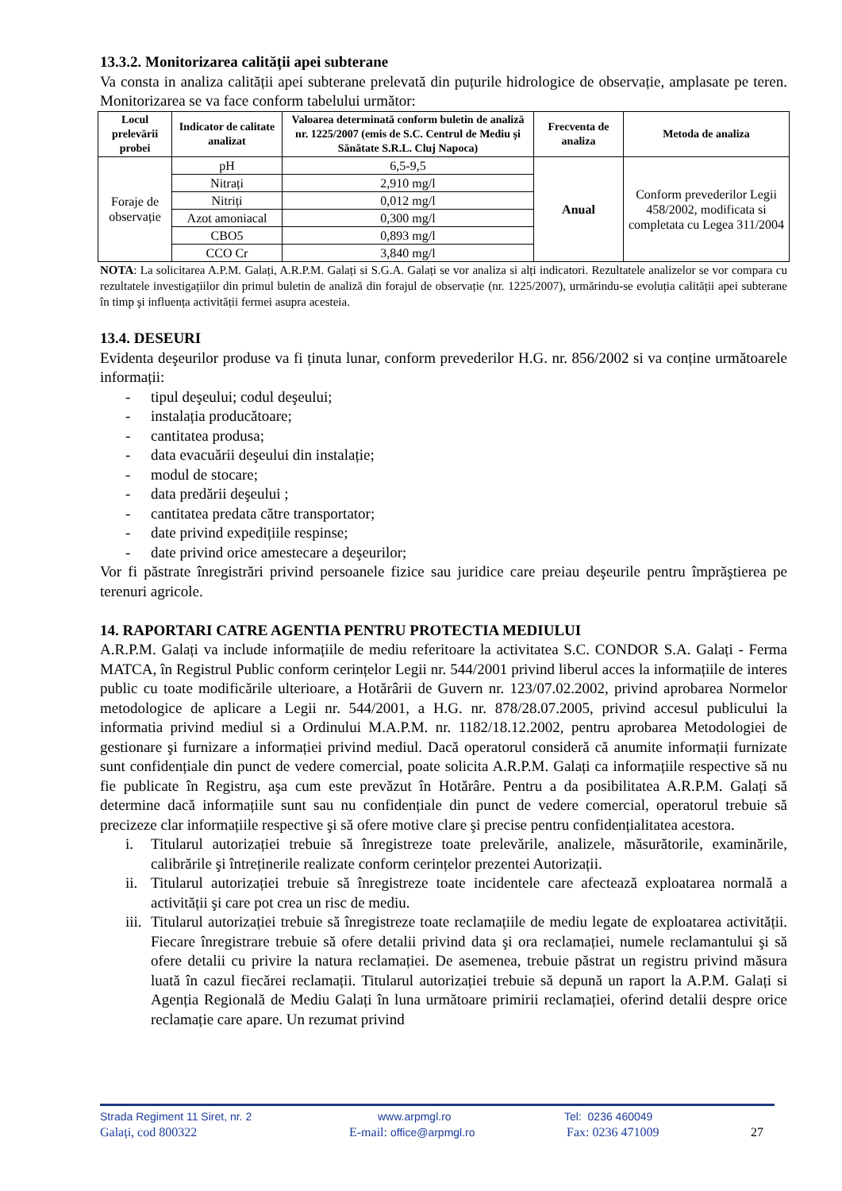13.3.2. Monitorizarea calității apei subterane
Va consta in analiza calității apei subterane prelevată din puțurile hidrologice de observație, amplasate pe teren. Monitorizarea se va face conform tabelului următor:
| Locul prelevării probei | Indicator de calitate analizat | Valoarea determinată conform buletin de analiză nr. 1225/2007 (emis de S.C. Centrul de Mediu şi Sănătate S.R.L. Cluj Napoca) | Frecventa de analiza | Metoda de analiza |
| --- | --- | --- | --- | --- |
| Foraje de observație | pH | 6,5-9,5 | Anual | Conform prevederilor Legii 458/2002, modificata si completata cu Legea 311/2004 |
| | Nitrați | 2,910 mg/l | | |
| | Nitriți | 0,012 mg/l | | |
| | Azot amoniacal | 0,300 mg/l | | |
| | CBO5 | 0,893 mg/l | | |
| | CCO Cr | 3,840 mg/l | | |
NOTA: La solicitarea A.P.M. Galați, A.R.P.M. Galați si S.G.A. Galați se vor analiza si alți indicatori. Rezultatele analizelor se vor compara cu rezultatele investigațiilor din primul buletin de analiză din forajul de observație (nr. 1225/2007), urmărindu-se evoluția calității apei subterane în timp şi influența activității fermei asupra acesteia.
13.4. DESEURI
Evidenta deşeurilor produse va fi ținuta lunar, conform prevederilor H.G. nr. 856/2002 si va conține următoarele informații:
- tipul deşeului; codul deşeului;
- instalația producătoare;
- cantitatea produsa;
- data evacuării deşeului din instalație;
- modul de stocare;
- data predării deşeului ;
- cantitatea predata către transportator;
- date privind expedițiile respinse;
- date privind orice amestecare a deşeurilor;
Vor fi păstrate înregistrări privind persoanele fizice sau juridice care preiau deşeurile pentru împrăştierea pe terenuri agricole.
14. RAPORTARI CATRE AGENTIA PENTRU PROTECTIA MEDIULUI
A.R.P.M. Galați va include informațiile de mediu referitoare la activitatea S.C. CONDOR S.A. Galați - Ferma MATCA, în Registrul Public conform cerințelor Legii nr. 544/2001 privind liberul acces la informațiile de interes public cu toate modificările ulterioare, a Hotărârii de Guvern nr. 123/07.02.2002, privind aprobarea Normelor metodologice de aplicare a Legii nr. 544/2001, a H.G. nr. 878/28.07.2005, privind accesul publicului la informatia privind mediul si a Ordinului M.A.P.M. nr. 1182/18.12.2002, pentru aprobarea Metodologiei de gestionare şi furnizare a informației privind mediul. Dacă operatorul consideră că anumite informații furnizate sunt confidențiale din punct de vedere comercial, poate solicita A.R.P.M. Galați ca informațiile respective să nu fie publicate în Registru, aşa cum este prevăzut în Hotărâre. Pentru a da posibilitatea A.R.P.M. Galați să determine dacă informațiile sunt sau nu confidențiale din punct de vedere comercial, operatorul trebuie să precizeze clar informațiile respective şi să ofere motive clare şi precise pentru confidențialitatea acestora.
i. Titularul autorizației trebuie să înregistreze toate prelevările, analizele, măsurătorile, examinările, calibrările şi întreținerile realizate conform cerințelor prezentei Autorizații.
ii. Titularul autorizației trebuie să înregistreze toate incidentele care afectează exploatarea normală a activității şi care pot crea un risc de mediu.
iii. Titularul autorizației trebuie să înregistreze toate reclamațiile de mediu legate de exploatarea activității. Fiecare înregistrare trebuie să ofere detalii privind data şi ora reclamației, numele reclamantului şi să ofere detalii cu privire la natura reclamației. De asemenea, trebuie păstrat un registru privind măsura luată în cazul fiecărei reclamații. Titularul autorizației trebuie să depună un raport la A.P.M. Galați si Agenția Regională de Mediu Galați în luna următoare primirii reclamației, oferind detalii despre orice reclamație care apare. Un rezumat privind
Strada Regiment 11 Siret, nr. 2 www.arpmgl.ro Tel: 0236 460049
Galați, cod 800322 E-mail: office@arpmgl.ro Fax: 0236 471009 27